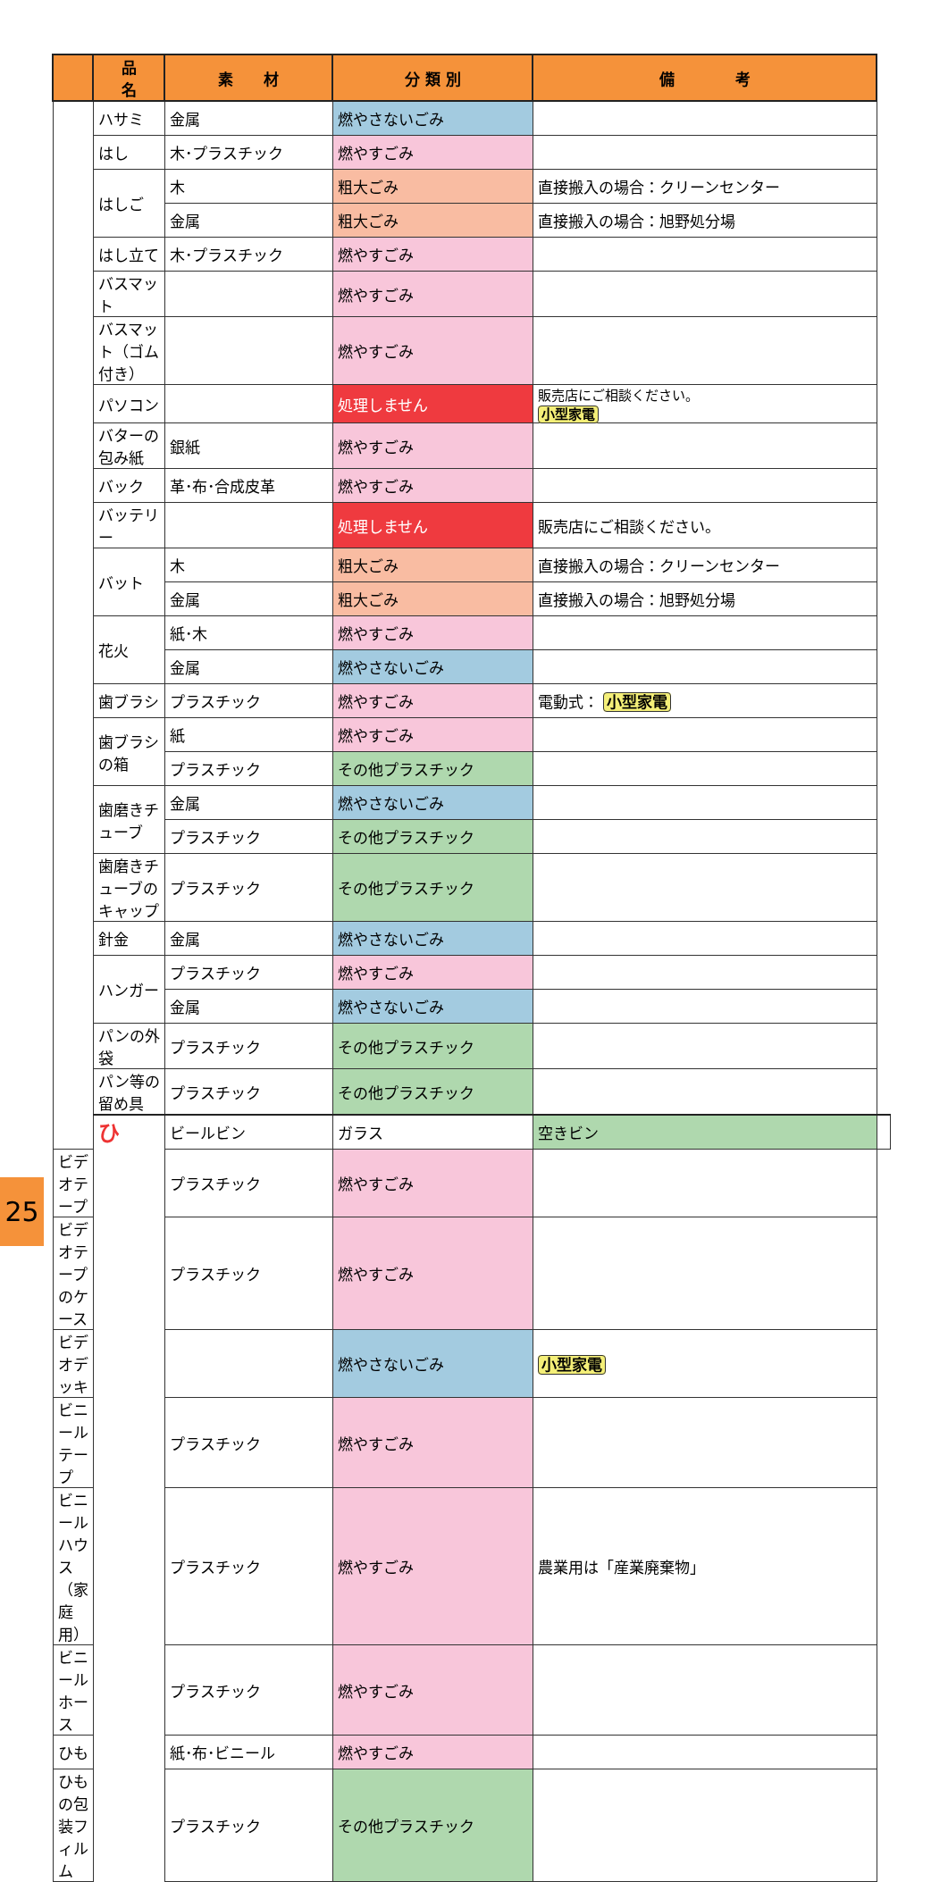| | 品 名 | 素 材 | 分 類 別 | 備 考 | |
| --- | --- | --- | --- | --- | --- |
| | ハサミ | 金属 | 燃やさないごみ | | |
| | はし | 木･プラスチック | 燃やすごみ | | |
| | はしご | 木 | 粗大ごみ | 直接搬入の場合：クリーンセンター | |
| | | 金属 | 粗大ごみ | 直接搬入の場合：旭野処分場 | |
| | はし立て | 木･プラスチック | 燃やすごみ | | |
| | バスマット | | 燃やすごみ | | |
| | バスマット（ゴム付き） | | 燃やすごみ | | |
| | パソコン | | 処理しません | 販売店にご相談ください。 小型家電 | |
| | バターの包み紙 | 銀紙 | 燃やすごみ | | |
| | バック | 革･布･合成皮革 | 燃やすごみ | | |
| | バッテリー | | 処理しません | 販売店にご相談ください。 | |
| | バット | 木 | 粗大ごみ | 直接搬入の場合：クリーンセンター | |
| | | 金属 | 粗大ごみ | 直接搬入の場合：旭野処分場 | |
| | 花火 | 紙･木 | 燃やすごみ | | |
| | | 金属 | 燃やさないごみ | | |
| | 歯ブラシ | プラスチック | 燃やすごみ | 電動式： 小型家電 | |
| | 歯ブラシの箱 | 紙 | 燃やすごみ | | |
| | | プラスチック | その他プラスチック | | |
| | 歯磨きチューブ | 金属 | 燃やさないごみ | | |
| | | プラスチック | その他プラスチック | | |
| | 歯磨きチューブのキャップ | プラスチック | その他プラスチック | | |
| | 針金 | 金属 | 燃やさないごみ | | |
| | ハンガー | プラスチック | 燃やすごみ | | |
| | | 金属 | 燃やさないごみ | | |
| | パンの外袋 | プラスチック | その他プラスチック | | |
| | パン等の留め具 | プラスチック | その他プラスチック | | |
| | ひ | ビールビン | ガラス | 空きビン | |
| ビデオテープ | | プラスチック | 燃やすごみ | | |
| ビデオテープのケース | | プラスチック | 燃やすごみ | | |
| ビデオデッキ | | | 燃やさないごみ | 小型家電 | |
| ビニールテープ | | プラスチック | 燃やすごみ | | |
| ビニールハウス（家庭用） | | プラスチック | 燃やすごみ | 農業用は「産業廃棄物」 | |
| ビニールホース | | プラスチック | 燃やすごみ | | |
| ひも | | 紙･布･ビニール | 燃やすごみ | | |
| ひもの包装フィルム | | プラスチック | その他プラスチック | | |
25